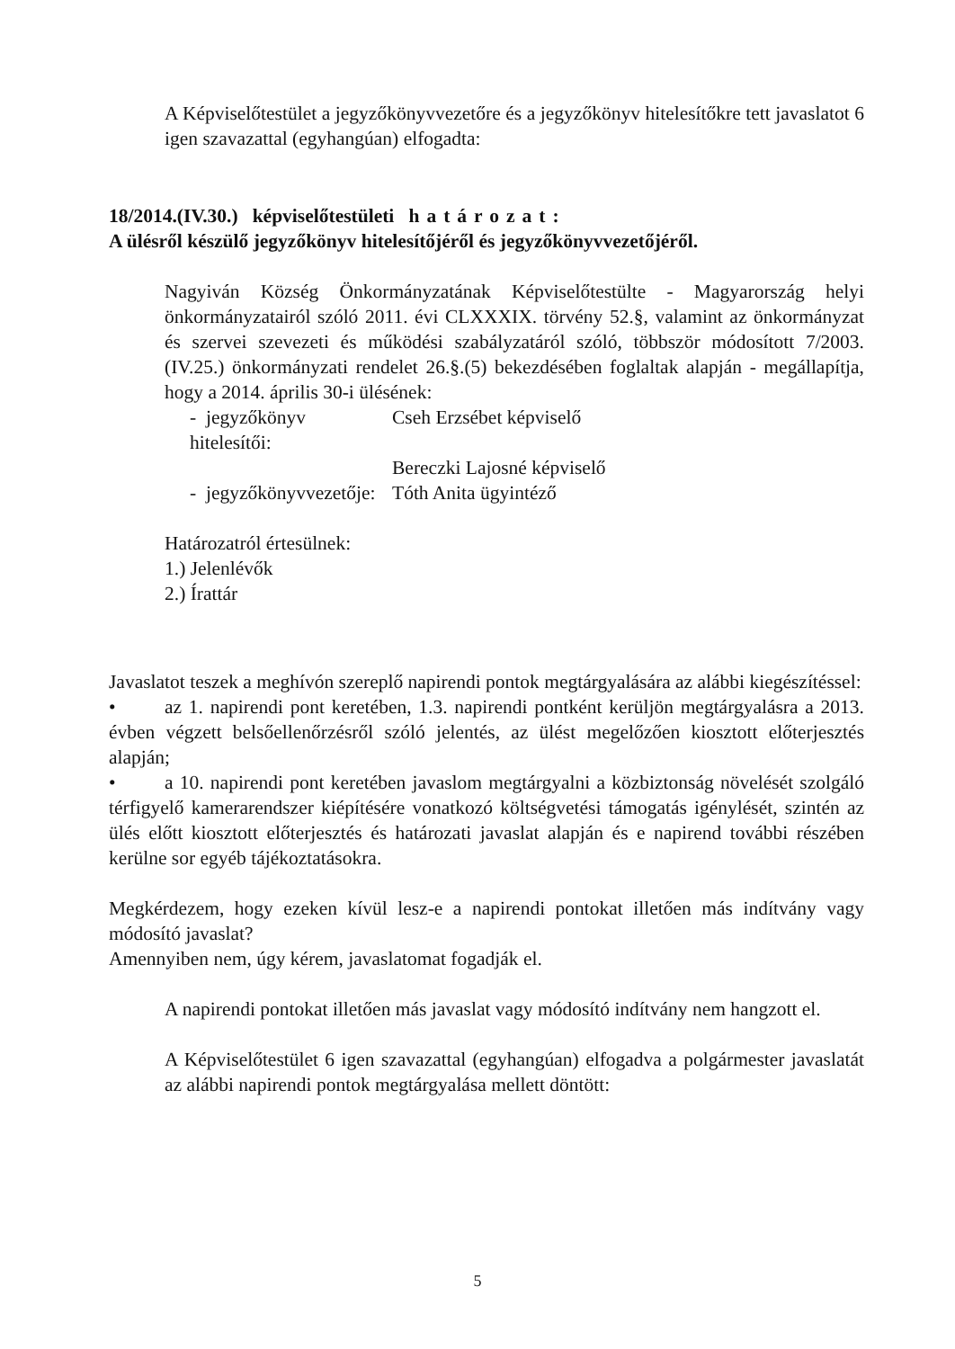A Képviselőtestület a jegyzőkönyvvezetőre és a jegyzőkönyv hitelesítőkre tett javaslatot 6 igen szavazattal (egyhangúan) elfogadta:
18/2014.(IV.30.) képviselőtestületi határozat:
A ülésről készülő jegyzőkönyv hitelesítőjéről és jegyzőkönyvvezetőjéről.
Nagyiván Község Önkormányzatának Képviselőtestülte - Magyarország helyi önkormányzatairól szóló 2011. évi CLXXXIX. törvény 52.§, valamint az önkormányzat és szervei szevezeti és működési szabályzatáról szóló, többször módosított 7/2003.(IV.25.) önkormányzati rendelet 26.§.(5) bekezdésében foglaltak alapján - megállapítja, hogy a 2014. április 30-i ülésének:
- jegyzőkönyv hitelesítői: Cseh Erzsébet képviselő
Bereczki Lajosné képviselő
- jegyzőkönyvvezetője: Tóth Anita ügyintéző
Határozatról értesülnek:
1.) Jelenlévők
2.) Írattár
Javaslatot teszek a meghívón szereplő napirendi pontok megtárgyalására az alábbi kiegészítéssel:
• az 1. napirendi pont keretében, 1.3. napirendi pontként kerüljön megtárgyalásra a 2013. évben végzett belsőellenőrzésről szóló jelentés, az ülést megelőzően kiosztott előterjesztés alapján;
• a 10. napirendi pont keretében javaslom megtárgyalni a közbiztonság növelését szolgáló térfigyelő kamerarendszer kiépítésére vonatkozó költségvetési támogatás igénylését, szintén az ülés előtt kiosztott előterjesztés és határozati javaslat alapján és e napirend további részében kerülne sor egyéb tájékoztatásokra.
Megkérdezem, hogy ezeken kívül lesz-e a napirendi pontokat illetően más indítvány vagy módosító javaslat?
Amennyiben nem, úgy kérem, javaslatomat fogadják el.
A napirendi pontokat illetően más javaslat vagy módosító indítvány nem hangzott el.
A Képviselőtestület 6 igen szavazattal (egyhangúan) elfogadva a polgármester javaslatát az alábbi napirendi pontok megtárgyalása mellett döntött:
5